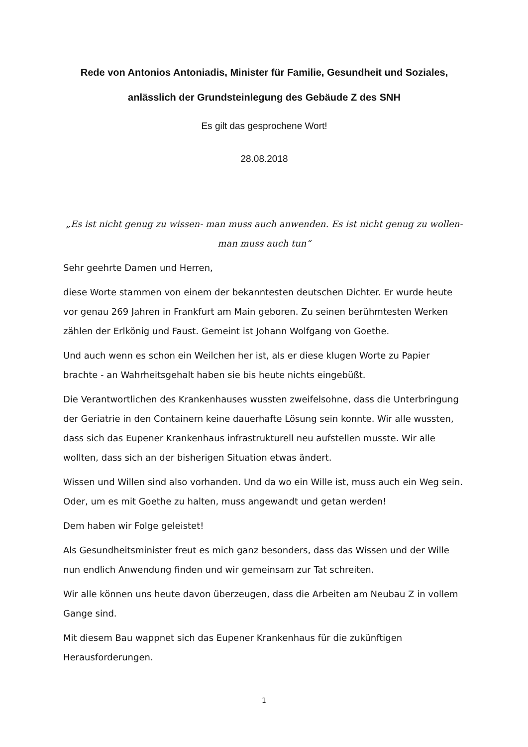Rede von Antonios Antoniadis, Minister für Familie, Gesundheit und Soziales, anlässlich der Grundsteinlegung des Gebäude Z des SNH
Es gilt das gesprochene Wort!
28.08.2018
„Es ist nicht genug zu wissen- man muss auch anwenden. Es ist nicht genug zu wollen- man muss auch tun“
Sehr geehrte Damen und Herren,
diese Worte stammen von einem der bekanntesten deutschen Dichter. Er wurde heute vor genau 269 Jahren in Frankfurt am Main geboren. Zu seinen berühmtesten Werken zählen der Erlkönig und Faust. Gemeint ist Johann Wolfgang von Goethe.
Und auch wenn es schon ein Weilchen her ist, als er diese klugen Worte zu Papier brachte - an Wahrheitsgehalt haben sie bis heute nichts eingebüßt.
Die Verantwortlichen des Krankenhauses wussten zweifelsohne, dass die Unterbringung der Geriatrie in den Containern keine dauerhafte Lösung sein konnte. Wir alle wussten, dass sich das Eupener Krankenhaus infrastrukturell neu aufstellen musste. Wir alle wollten, dass sich an der bisherigen Situation etwas ändert.
Wissen und Willen sind also vorhanden. Und da wo ein Wille ist, muss auch ein Weg sein. Oder, um es mit Goethe zu halten, muss angewandt und getan werden!
Dem haben wir Folge geleistet!
Als Gesundheitsminister freut es mich ganz besonders, dass das Wissen und der Wille nun endlich Anwendung finden und wir gemeinsam zur Tat schreiten.
Wir alle können uns heute davon überzeugen, dass die Arbeiten am Neubau Z in vollem Gange sind.
Mit diesem Bau wappnet sich das Eupener Krankenhaus für die zukünftigen Herausforderungen.
1